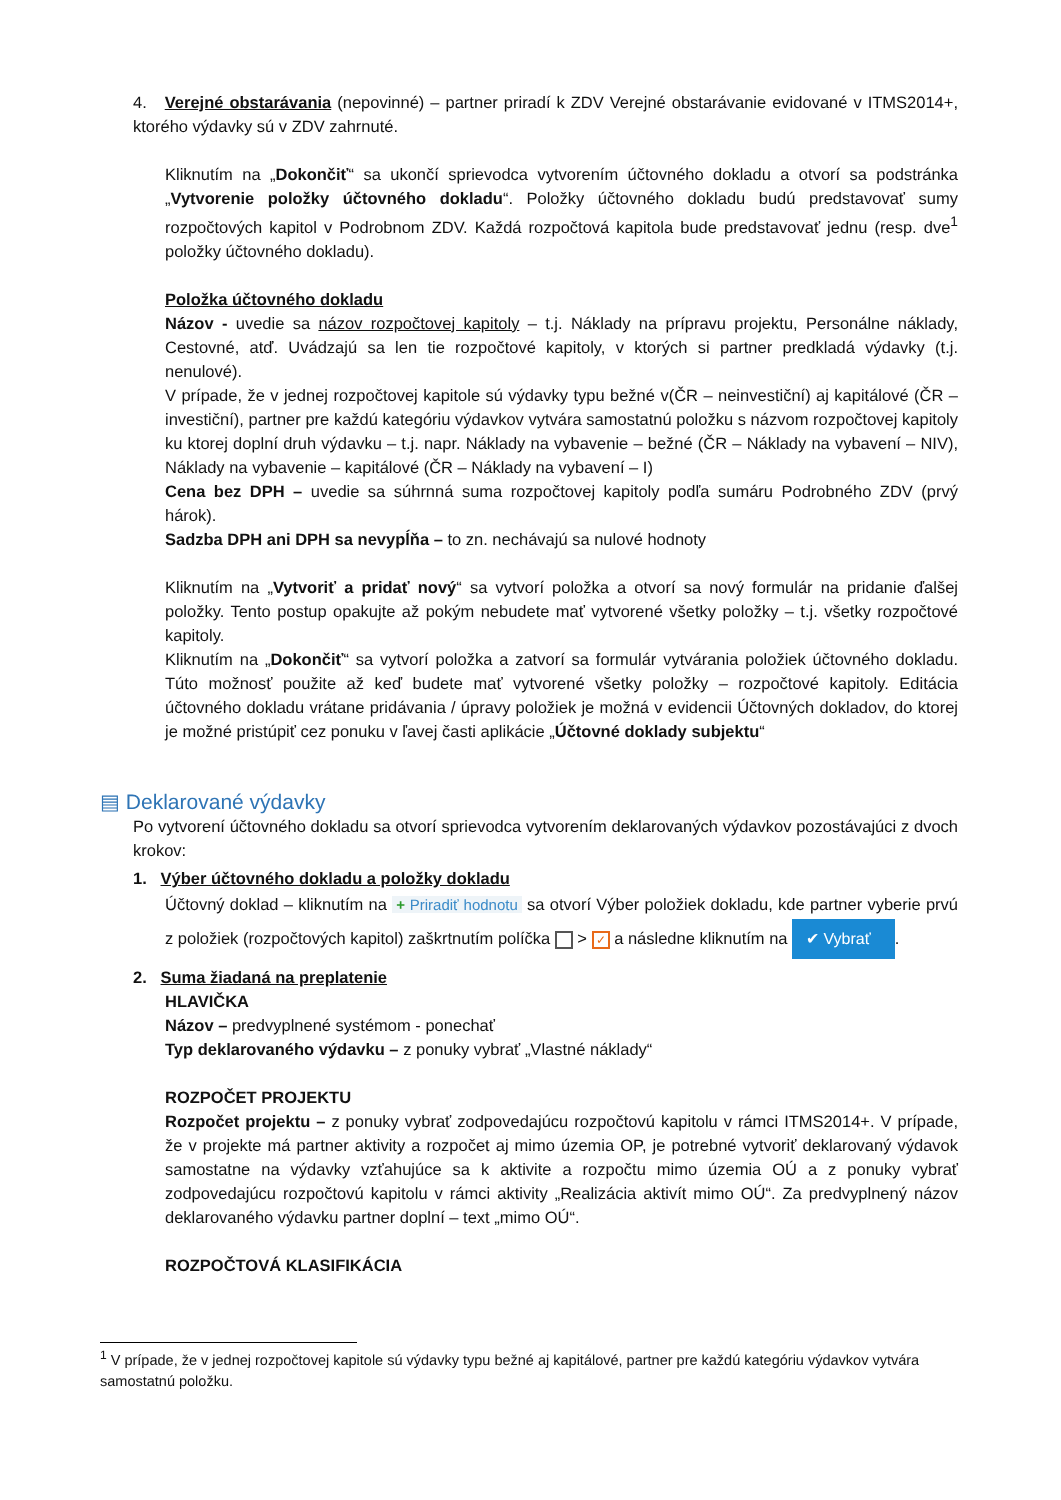4. Verejné obstarávania (nepovinné) – partner priradí k ZDV Verejné obstarávanie evidované v ITMS2014+, ktorého výdavky sú v ZDV zahrnuté.
Kliknutím na „Dokončiť“ sa ukončí sprievodca vytvorením účtovného dokladu a otvorí sa podstránka „Vytvorenie položky účtovného dokladu“. Položky účtovného dokladu budú predstavovať sumy rozpočtových kapitol v Podrobnom ZDV. Každá rozpočtová kapitola bude predstavovať jednu (resp. dve<sup>1</sup> položky účtovného dokladu).
Položka účtovného dokladu
Názov - uvedie sa názov rozpočtovej kapitoly – t.j. Náklady na prípravu projektu, Personálne náklady, Cestovné, atď. Uvádzajú sa len tie rozpočtové kapitoly, v ktorých si partner predkladá výdavky (t.j. nenulové).
V prípade, že v jednej rozpočtovej kapitole sú výdavky typu bežné v(ČR – neinvestiční) aj kapitálové (ČR – investiční), partner pre každú kategóriu výdavkov vytvára samostatnú položku s názvom rozpočtovej kapitoly ku ktorej doplní druh výdavku – t.j. napr. Náklady na vybavenie – bežné (ČR – Náklady na vybavení – NIV), Náklady na vybavenie – kapitálové (ČR – Náklady na vybavení – I)
Cena bez DPH – uvedie sa súhrnná suma rozpočtovej kapitoly podľa sumáru Podrobného ZDV (prvý hárok).
Sadzba DPH ani DPH sa nevypĺňa – to zn. nechávajú sa nulové hodnoty
Kliknutím na „Vytvoriť a pridať nový“ sa vytvorí položka a otvorí sa nový formulár na pridanie ďalšej položky. Tento postup opakujte až pokým nebudete mať vytvorené všetky položky – t.j. všetky rozpočtové kapitoly.
Kliknutím na „Dokončiť“ sa vytvorí položka a zatvorí sa formulár vytvárania položiek účtovného dokladu. Túto možnosť použite až keď budete mať vytvorené všetky položky – rozpočtové kapitoly. Editácia účtovného dokladu vrátane pridávania / úpravy položiek je možná v evidencii Účtovných dokladov, do ktorej je možné pristúpiť cez ponuku v ľavej časti aplikácie „Účtovné doklady subjektu“
▤ Deklarované výdavky
Po vytvorení účtovného dokladu sa otvorí sprievodca vytvorením deklarovaných výdavkov pozostávajúci z dvoch krokov:
1. Výber účtovného dokladu a položky dokladu
Účtovný doklad – kliknutím na + Priradiť hodnotu sa otvorí Výber položiek dokladu, kde partner vyberie prvú z položiek (rozpočtových kapitol) zaškrtnutím políčka > ✓ a následne kliknutím na ✔ Vybrať.
2. Suma žiadaná na preplatenie
HLAVIČKA
Názov – predvyplnené systémom - ponechať
Typ deklarovaného výdavku – z ponuky vybrať „Vlastné náklady“
ROZPOČET PROJEKTU
Rozpočet projektu – z ponuky vybrať zodpovedajúcu rozpočtovú kapitolu v rámci ITMS2014+. V prípade, že v projekte má partner aktivity a rozpočet aj mimo územia OP, je potrebné vytvoriť deklarovaný výdavok samostatne na výdavky vzťahujúce sa k aktivite a rozpočtu mimo územia OÚ a z ponuky vybrať zodpovedajúcu rozpočtovú kapitolu v rámci aktivity „Realizácia aktivít mimo OÚ“. Za predvyplnený názov deklarovaného výdavku partner doplní – text „mimo OÚ“.
ROZPOČTOVÁ KLASIFIKÁCIA
<sup>1</sup> V prípade, že v jednej rozpočtovej kapitole sú výdavky typu bežné aj kapitálové, partner pre každú kategóriu výdavkov vytvára samostatnú položku.